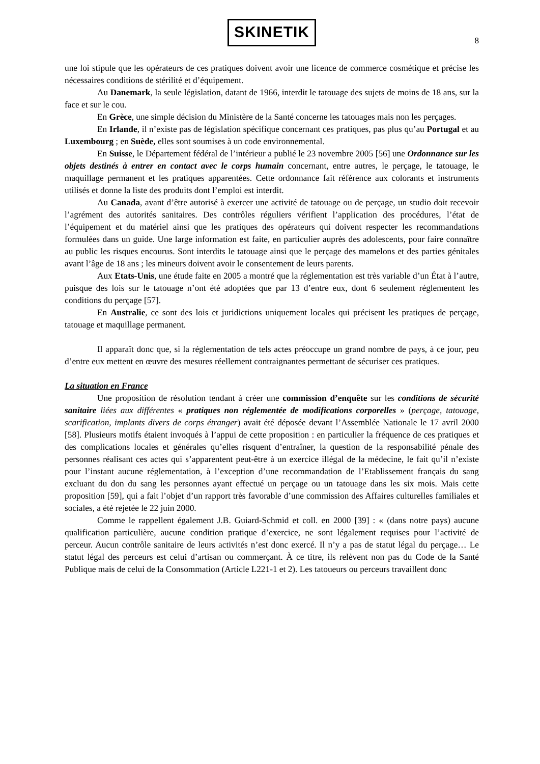SKINETIK
8
une loi stipule que les opérateurs de ces pratiques doivent avoir une licence de commerce cosmétique et précise les nécessaires conditions de stérilité et d’équipement.
Au Danemark, la seule législation, datant de 1966, interdit le tatouage des sujets de moins de 18 ans, sur la face et sur le cou.
En Grèce, une simple décision du Ministère de la Santé concerne les tatouages mais non les perçages.
En Irlande, il n’existe pas de législation spécifique concernant ces pratiques, pas plus qu’au Portugal et au Luxembourg ; en Suède, elles sont soumises à un code environnemental.
En Suisse, le Département fédéral de l’intérieur a publié le 23 novembre 2005 [56] une Ordonnance sur les objets destinés à entrer en contact avec le corps humain concernant, entre autres, le perçage, le tatouage, le maquillage permanent et les pratiques apparentées. Cette ordonnance fait référence aux colorants et instruments utilisés et donne la liste des produits dont l’emploi est interdit.
Au Canada, avant d’être autorisé à exercer une activité de tatouage ou de perçage, un studio doit recevoir l’agrément des autorités sanitaires. Des contrôles réguliers vérifient l’application des procédures, l’état de l’équipement et du matériel ainsi que les pratiques des opérateurs qui doivent respecter les recommandations formulées dans un guide. Une large information est faite, en particulier auprès des adolescents, pour faire connaître au public les risques encourus. Sont interdits le tatouage ainsi que le perçage des mamelons et des parties génitales avant l’âge de 18 ans ; les mineurs doivent avoir le consentement de leurs parents.
Aux Etats-Unis, une étude faite en 2005 a montré que la réglementation est très variable d’un État à l’autre, puisque des lois sur le tatouage n’ont été adoptées que par 13 d’entre eux, dont 6 seulement réglementent les conditions du perçage [57].
En Australie, ce sont des lois et juridictions uniquement locales qui précisent les pratiques de perçage, tatouage et maquillage permanent.
Il apparaît donc que, si la réglementation de tels actes préoccupe un grand nombre de pays, à ce jour, peu d’entre eux mettent en œuvre des mesures réellement contraignantes permettant de sécuriser ces pratiques.
La situation en France
Une proposition de résolution tendant à créer une commission d’enquête sur les conditions de sécurité sanitaire liées aux différentes « pratiques non réglementée de modifications corporelles » (perçage, tatouage, scarification, implants divers de corps étranger) avait été déposée devant l’Assemblée Nationale le 17 avril 2000 [58]. Plusieurs motifs étaient invoqués à l’appui de cette proposition : en particulier la fréquence de ces pratiques et des complications locales et générales qu’elles risquent d’entraîner, la question de la responsabilité pénale des personnes réalisant ces actes qui s’apparentent peut-être à un exercice illégal de la médecine, le fait qu’il n’existe pour l’instant aucune réglementation, à l’exception d’une recommandation de l’Etablissement français du sang excluant du don du sang les personnes ayant effectué un perçage ou un tatouage dans les six mois. Mais cette proposition [59], qui a fait l’objet d’un rapport très favorable d’une commission des Affaires culturelles familiales et sociales, a été rejetée le 22 juin 2000.
Comme le rappellent également J.B. Guiard-Schmid et coll. en 2000 [39] : « (dans notre pays) aucune qualification particulière, aucune condition pratique d’exercice, ne sont légalement requises pour l’activité de perceur. Aucun contrôle sanitaire de leurs activités n’est donc exercé. Il n’y a pas de statut légal du perçage… Le statut légal des perceurs est celui d’artisan ou commerçant. À ce titre, ils relèvent non pas du Code de la Santé Publique mais de celui de la Consommation (Article L221-1 et 2). Les tatoueurs ou perceurs travaillent donc